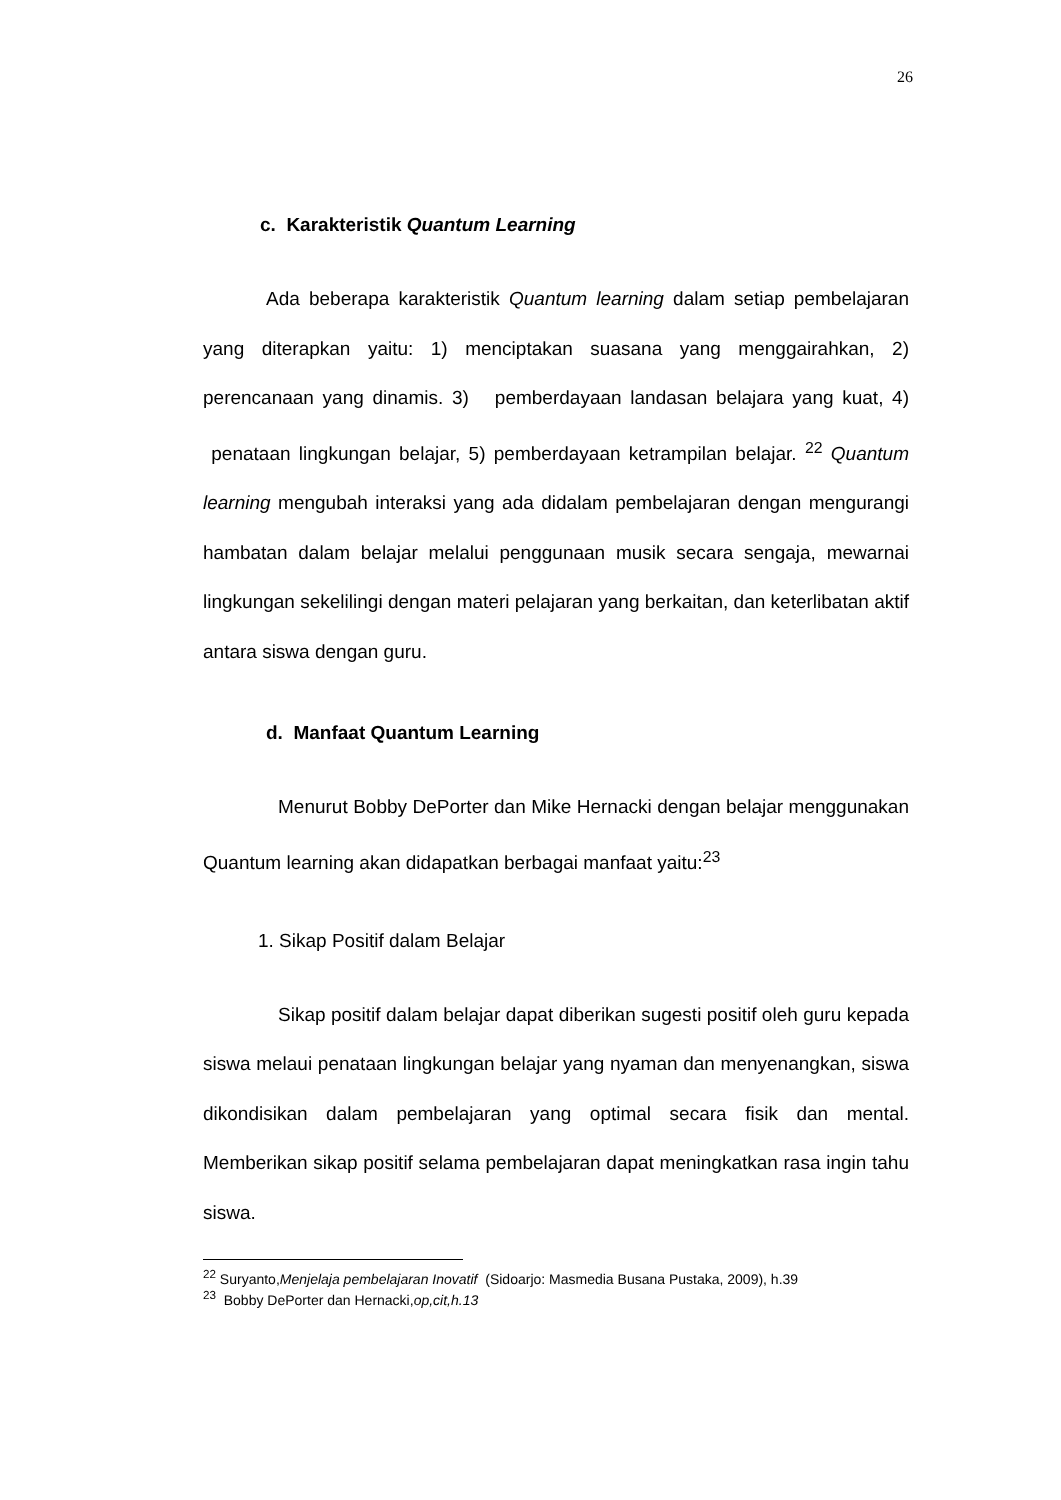26
c. Karakteristik Quantum Learning
Ada beberapa karakteristik Quantum learning dalam setiap pembelajaran yang diterapkan yaitu: 1) menciptakan suasana yang menggairahkan, 2) perencanaan yang dinamis. 3) pemberdayaan landasan belajara yang kuat, 4) penataan lingkungan belajar, 5) pemberdayaan ketrampilan belajar. <sup>22</sup> Quantum learning mengubah interaksi yang ada didalam pembelajaran dengan mengurangi hambatan dalam belajar melalui penggunaan musik secara sengaja, mewarnai lingkungan sekelilingi dengan materi pelajaran yang berkaitan, dan keterlibatan aktif antara siswa dengan guru.
d. Manfaat Quantum Learning
Menurut Bobby DePorter dan Mike Hernacki dengan belajar menggunakan Quantum learning akan didapatkan berbagai manfaat yaitu:<sup>23</sup>
1. Sikap Positif dalam Belajar
Sikap positif dalam belajar dapat diberikan sugesti positif oleh guru kepada siswa melaui penataan lingkungan belajar yang nyaman dan menyenangkan, siswa dikondisikan dalam pembelajaran yang optimal secara fisik dan mental. Memberikan sikap positif selama pembelajaran dapat meningkatkan rasa ingin tahu siswa.
<sup>22</sup> Suryanto,Menjelaja pembelajaran Inovatif (Sidoarjo: Masmedia Busana Pustaka, 2009), h.39
<sup>23</sup> Bobby DePorter dan Hernacki,op,cit,h.13